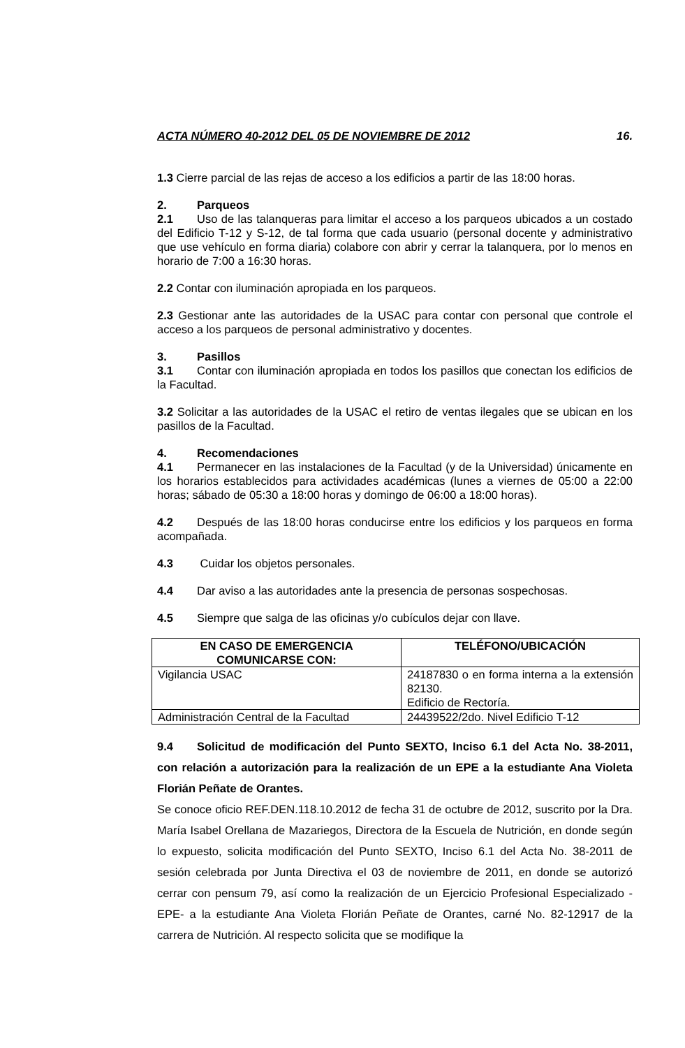ACTA NÚMERO 40-2012 DEL 05 DE NOVIEMBRE DE 2012 16.
1.3 Cierre parcial de las rejas de acceso a los edificios a partir de las 18:00 horas.
2. Parqueos
2.1 Uso de las talanqueras para limitar el acceso a los parqueos ubicados a un costado del Edificio T-12 y S-12, de tal forma que cada usuario (personal docente y administrativo que use vehículo en forma diaria) colabore con abrir y cerrar la talanquera, por lo menos en horario de 7:00 a 16:30 horas.
2.2 Contar con iluminación apropiada en los parqueos.
2.3 Gestionar ante las autoridades de la USAC para contar con personal que controle el acceso a los parqueos de personal administrativo y docentes.
3. Pasillos
3.1 Contar con iluminación apropiada en todos los pasillos que conectan los edificios de la Facultad.
3.2 Solicitar a las autoridades de la USAC el retiro de ventas ilegales que se ubican en los pasillos de la Facultad.
4. Recomendaciones
4.1 Permanecer en las instalaciones de la Facultad (y de la Universidad) únicamente en los horarios establecidos para actividades académicas (lunes a viernes de 05:00 a 22:00 horas; sábado de 05:30 a 18:00 horas y domingo de 06:00 a 18:00 horas).
4.2 Después de las 18:00 horas conducirse entre los edificios y los parqueos en forma acompañada.
4.3 Cuidar los objetos personales.
4.4 Dar aviso a las autoridades ante la presencia de personas sospechosas.
4.5 Siempre que salga de las oficinas y/o cubículos dejar con llave.
| EN CASO DE EMERGENCIA COMUNICARSE CON: | TELÉFONO/UBICACIÓN |
| --- | --- |
| Vigilancia USAC | 24187830 o en forma interna a la extensión 82130. Edificio de Rectoría. |
| Administración Central de la Facultad | 24439522/2do. Nivel Edificio T-12 |
9.4 Solicitud de modificación del Punto SEXTO, Inciso 6.1 del Acta No. 38-2011, con relación a autorización para la realización de un EPE a la estudiante Ana Violeta Florián Peñate de Orantes.
Se conoce oficio REF.DEN.118.10.2012 de fecha 31 de octubre de 2012, suscrito por la Dra. María Isabel Orellana de Mazariegos, Directora de la Escuela de Nutrición, en donde según lo expuesto, solicita modificación del Punto SEXTO, Inciso 6.1 del Acta No. 38-2011 de sesión celebrada por Junta Directiva el 03 de noviembre de 2011, en donde se autorizó cerrar con pensum 79, así como la realización de un Ejercicio Profesional Especializado -EPE- a la estudiante Ana Violeta Florián Peñate de Orantes, carné No. 82-12917 de la carrera de Nutrición. Al respecto solicita que se modifique la